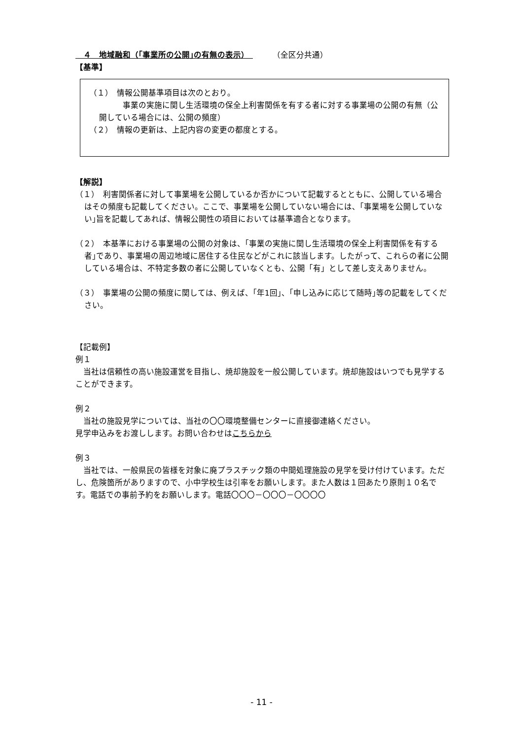４　地域融和（｢事業所の公開｣の有無の表示）　　　　（全区分共通）
【基準】
（１）　情報公開基準項目は次のとおり。
　　　事業の実施に関し生活環境の保全上利害関係を有する者に対する事業場の公開の有無（公開している場合には、公開の頻度）
（２）　情報の更新は、上記内容の変更の都度とする。
【解説】
（１）　利害関係者に対して事業場を公開しているか否かについて記載するとともに、公開している場合はその頻度も記載してください。ここで、事業場を公開していない場合には、｢事業場を公開していない｣旨を記載してあれば、情報公開性の項目においては基準適合となります。
（２）　本基準における事業場の公開の対象は、｢事業の実施に関し生活環境の保全上利害関係を有する者｣であり、事業場の周辺地域に居住する住民などがこれに該当します。したがって、これらの者に公開している場合は、不特定多数の者に公開していなくとも、公開「有」として差し支えありません。
（３）　事業場の公開の頻度に関しては、例えば、｢年1回｣、｢申し込みに応じて随時｣等の記載をしてください。
【記載例】
例１
　当社は信頼性の高い施設運営を目指し、焼却施設を一般公開しています。焼却施設はいつでも見学することができます。
例２
　当社の施設見学については、当社の〇〇環境整備センターに直接御連絡ください。
見学申込みをお渡しします。お問い合わせはこちらから
例３
　当社では、一般県民の皆様を対象に廃プラスチック類の中間処理施設の見学を受け付けています。ただし、危険箇所がありますので、小中学校生は引率をお願いします。また人数は１回あたり原則１０名です。電話での事前予約をお願いします。電話〇〇〇－〇〇〇－〇〇〇〇
- 11 -